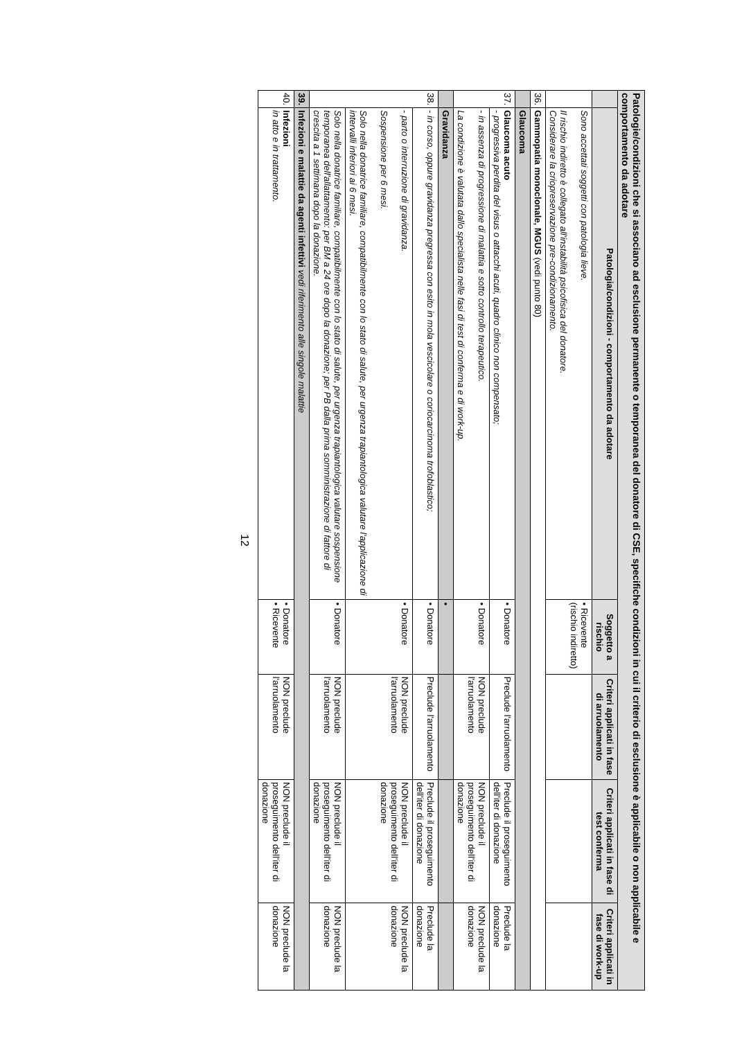Patologie/condizioni che si associano ad esclusione permanente o temporanea del donatore di CSE, specifiche condizioni in cui il criterio di esclusione è applicabile o non applicabile e comportamento da adotare
| | Patologia/condizioni - comportamento da adotare | Soggetto a rischio | Criteri applicati in fase di arruolamento | Criteri applicati in fase di test conferma | Criteri applicati in fase di work-up |
| --- | --- | --- | --- | --- | --- |
| | Sono accettati soggetti con patologia lieve. Il rischio indiretto è collegato all'instabilità psicofisica del donatore. Considerare la criopreservazione pre-condizionamento. | • Ricevente (rischio indiretto) | | | |
| 36. | Gammopatia monoclonale, MGUS (vedi punto 80) | | | | |
| | Glaucoma | | | | |
| 37. | Glaucoma acuto - progressiva perdita del visus o attacchi acuti, quadro clinico non compensato; | • Donatore | Preclude l'arruolamento | Preclude il proseguimento dell'iter di donazione | Preclude la donazione |
| | - in assenza di progressione di malattia e sotto controllo terapeutico. La condizione è valutata dallo specialista nelle fasi di test di conferma e di work-up. | • Donatore | NON preclude l'arruolamento | NON preclude il proseguimento dell'iter di donazione | NON preclude la donazione |
| | Gravidanza | • | | | |
| 38. | - in corso, oppure gravidanza pregressa con esito in mola vescicolare o coriocarcinoma trofoblastico; | • Donatore | Preclude l'arruolamento | Preclude il proseguimento dell'iter di donazione | Preclude la donazione |
| | - parto o interruzione di gravidanza. Sospensione per 6 mesi. Solo nella donatrice familiare, compatibilmente con lo stato di salute, per urgenza trapiantologica valutare l'applicazione di intervalli inferiori ai 6 mesi. | • Donatore | NON preclude l'arruolamento | NON preclude il proseguimento dell'iter di donazione | NON preclude la donazione |
| | Solo nella donatrice familiare, compatibilmente con lo stato di salute, per urgenza trapiantologica valutare sospensione temporanea dell'allattamento: per BM a 24 ore dopo la donazione; per PB dalla prima somministrazione di fattore di crescita a 1 settimana dopo la donazione. | • Donatore | NON preclude l'arruolamento | NON preclude il proseguimento dell'iter di donazione | NON preclude la donazione |
| 39. | Infezioni e malattie da agenti infettivi vedi riferimento alle singole malattie | | | | |
| 40. | Infezioni in atto e in trattamento. | • Donatore • Ricevente | NON preclude l'arruolamento | NON preclude il proseguimento dell'iter di donazione | NON preclude la donazione |
12